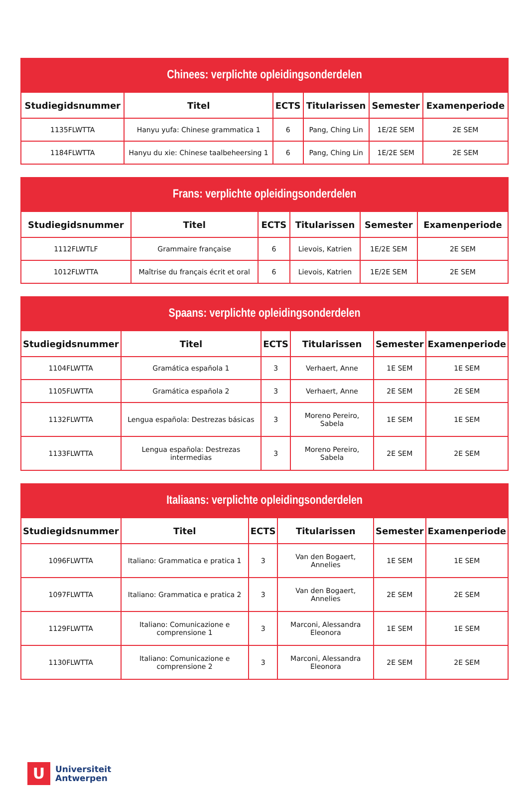| Chinees: verplichte opleidingsonderdelen | | | | | |
| --- | --- | --- | --- | --- | --- |
| Studiegidsnummer | Titel | ECTS | Titularissen | Semester | Examenperiode |
| 1135FLWTTA | Hanyu yufa: Chinese grammatica 1 | 6 | Pang, Ching Lin | 1E/2E SEM | 2E SEM |
| 1184FLWTTA | Hanyu du xie: Chinese taalbeheersing 1 | 6 | Pang, Ching Lin | 1E/2E SEM | 2E SEM |
| Frans: verplichte opleidingsonderdelen | | | | | |
| --- | --- | --- | --- | --- | --- |
| Studiegidsnummer | Titel | ECTS | Titularissen | Semester | Examenperiode |
| 1112FLWTLF | Grammaire française | 6 | Lievois, Katrien | 1E/2E SEM | 2E SEM |
| 1012FLWTTA | Maîtrise du français écrit et oral | 6 | Lievois, Katrien | 1E/2E SEM | 2E SEM |
| Spaans: verplichte opleidingsonderdelen | | | | | |
| --- | --- | --- | --- | --- | --- |
| Studiegidsnummer | Titel | ECTS | Titularissen | Semester | Examenperiode |
| 1104FLWTTA | Gramática española 1 | 3 | Verhaert, Anne | 1E SEM | 1E SEM |
| 1105FLWTTA | Gramática española 2 | 3 | Verhaert, Anne | 2E SEM | 2E SEM |
| 1132FLWTTA | Lengua española: Destrezas básicas | 3 | Moreno Pereiro, Sabela | 1E SEM | 1E SEM |
| 1133FLWTTA | Lengua española: Destrezas intermedias | 3 | Moreno Pereiro, Sabela | 2E SEM | 2E SEM |
| Italiaans: verplichte opleidingsonderdelen | | | | | |
| --- | --- | --- | --- | --- | --- |
| Studiegidsnummer | Titel | ECTS | Titularissen | Semester | Examenperiode |
| 1096FLWTTA | Italiano: Grammatica e pratica 1 | 3 | Van den Bogaert, Annelies | 1E SEM | 1E SEM |
| 1097FLWTTA | Italiano: Grammatica e pratica 2 | 3 | Van den Bogaert, Annelies | 2E SEM | 2E SEM |
| 1129FLWTTA | Italiano: Comunicazione e comprensione 1 | 3 | Marconi, Alessandra Eleonora | 1E SEM | 1E SEM |
| 1130FLWTTA | Italiano: Comunicazione e comprensione 2 | 3 | Marconi, Alessandra Eleonora | 2E SEM | 2E SEM |
U
Universiteit
Antwerpen